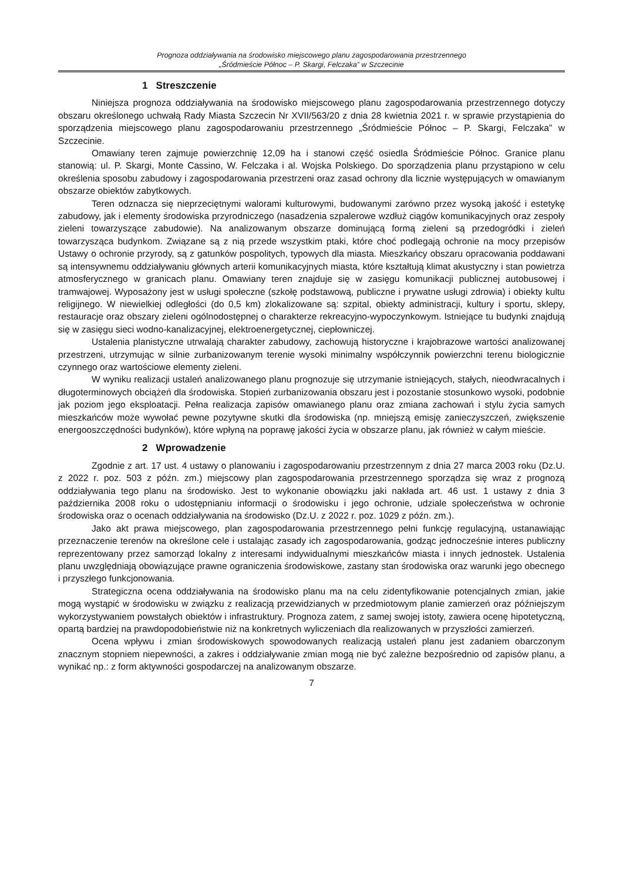Prognoza oddziaływania na środowisko miejscowego planu zagospodarowania przestrzennego
„Śródmieście Północ – P. Skargi, Felczaka” w Szczecinie
1 Streszczenie
Niniejsza prognoza oddziaływania na środowisko miejscowego planu zagospodarowania przestrzennego dotyczy obszaru określonego uchwałą Rady Miasta Szczecin Nr XVII/563/20 z dnia 28 kwietnia 2021 r. w sprawie przystąpienia do sporządzenia miejscowego planu zagospodarowaniu przestrzennego „Śródmieście Północ – P. Skargi, Felczaka” w Szczecinie.
Omawiany teren zajmuje powierzchnię 12,09 ha i stanowi część osiedla Śródmieście Północ. Granice planu stanowią: ul. P. Skargi, Monte Cassino, W. Felczaka i al. Wojska Polskiego. Do sporządzenia planu przystąpiono w celu określenia sposobu zabudowy i zagospodarowania przestrzeni oraz zasad ochrony dla licznie występujących w omawianym obszarze obiektów zabytkowych.
Teren odznacza się nieprzeciętnymi walorami kulturowymi, budowanymi zarówno przez wysoką jakość i estetykę zabudowy, jak i elementy środowiska przyrodniczego (nasadzenia szpalerowe wzdłuż ciągów komunikacyjnych oraz zespoły zieleni towarzyszące zabudowie). Na analizowanym obszarze dominującą formą zieleni są przedogródki i zieleń towarzysząca budynkom. Związane są z nią przede wszystkim ptaki, które choć podlegają ochronie na mocy przepisów Ustawy o ochronie przyrody, są z gatunków pospolitych, typowych dla miasta. Mieszkańcy obszaru opracowania poddawani są intensywnemu oddziaływaniu głównych arterii komunikacyjnych miasta, które kształtują klimat akustyczny i stan powietrza atmosferycznego w granicach planu. Omawiany teren znajduje się w zasięgu komunikacji publicznej autobusowej i tramwajowej. Wyposażony jest w usługi społeczne (szkołę podstawową, publiczne i prywatne usługi zdrowia) i obiekty kultu religijnego. W niewielkiej odległości (do 0,5 km) zlokalizowane są: szpital, obiekty administracji, kultury i sportu, sklepy, restauracje oraz obszary zieleni ogólnodostępnej o charakterze rekreacyjno-wypoczynkowym. Istniejące tu budynki znajdują się w zasięgu sieci wodno-kanalizacyjnej, elektroenergetycznej, ciepłowniczej.
Ustalenia planistyczne utrwalają charakter zabudowy, zachowują historyczne i krajobrazowe wartości analizowanej przestrzeni, utrzymując w silnie zurbanizowanym terenie wysoki minimalny współczynnik powierzchni terenu biologicznie czynnego oraz wartościowe elementy zieleni.
W wyniku realizacji ustaleń analizowanego planu prognozuje się utrzymanie istniejących, stałych, nieodwracalnych i długoterminowych obciążeń dla środowiska. Stopień zurbanizowania obszaru jest i pozostanie stosunkowo wysoki, podobnie jak poziom jego eksploatacji. Pełna realizacja zapisów omawianego planu oraz zmiana zachowań i stylu życia samych mieszkańców może wywołać pewne pozytywne skutki dla środowiska (np. mniejszą emisję zanieczyszczeń, zwiększenie energooszczędności budynków), które wpłyną na poprawę jakości życia w obszarze planu, jak również w całym mieście.
2 Wprowadzenie
Zgodnie z art. 17 ust. 4 ustawy o planowaniu i zagospodarowaniu przestrzennym z dnia 27 marca 2003 roku (Dz.U. z 2022 r. poz. 503 z późn. zm.) miejscowy plan zagospodarowania przestrzennego sporządza się wraz z prognozą oddziaływania tego planu na środowisko. Jest to wykonanie obowiązku jaki nakłada art. 46 ust. 1 ustawy z dnia 3 października 2008 roku o udostępnianiu informacji o środowisku i jego ochronie, udziale społeczeństwa w ochronie środowiska oraz o ocenach oddziaływania na środowisko (Dz.U. z 2022 r. poz. 1029 z późn. zm.).
Jako akt prawa miejscowego, plan zagospodarowania przestrzennego pełni funkcję regulacyjną, ustanawiając przeznaczenie terenów na określone cele i ustalając zasady ich zagospodarowania, godząc jednocześnie interes publiczny reprezentowany przez samorząd lokalny z interesami indywidualnymi mieszkańców miasta i innych jednostek. Ustalenia planu uwzględniają obowiązujące prawne ograniczenia środowiskowe, zastany stan środowiska oraz warunki jego obecnego i przyszłego funkcjonowania.
Strategiczna ocena oddziaływania na środowisko planu ma na celu zidentyfikowanie potencjalnych zmian, jakie mogą wystąpić w środowisku w związku z realizacją przewidzianych w przedmiotowym planie zamierzeń oraz późniejszym wykorzystywaniem powstałych obiektów i infrastruktury. Prognoza zatem, z samej swojej istoty, zawiera ocenę hipotetyczną, opartą bardziej na prawdopodobieństwie niż na konkretnych wyliczeniach dla realizowanych w przyszłości zamierzeń.
Ocena wpływu i zmian środowiskowych spowodowanych realizacją ustaleń planu jest zadaniem obarczonym znacznym stopniem niepewności, a zakres i oddziaływanie zmian mogą nie być zależne bezpośrednio od zapisów planu, a wynikać np.: z form aktywności gospodarczej na analizowanym obszarze.
7